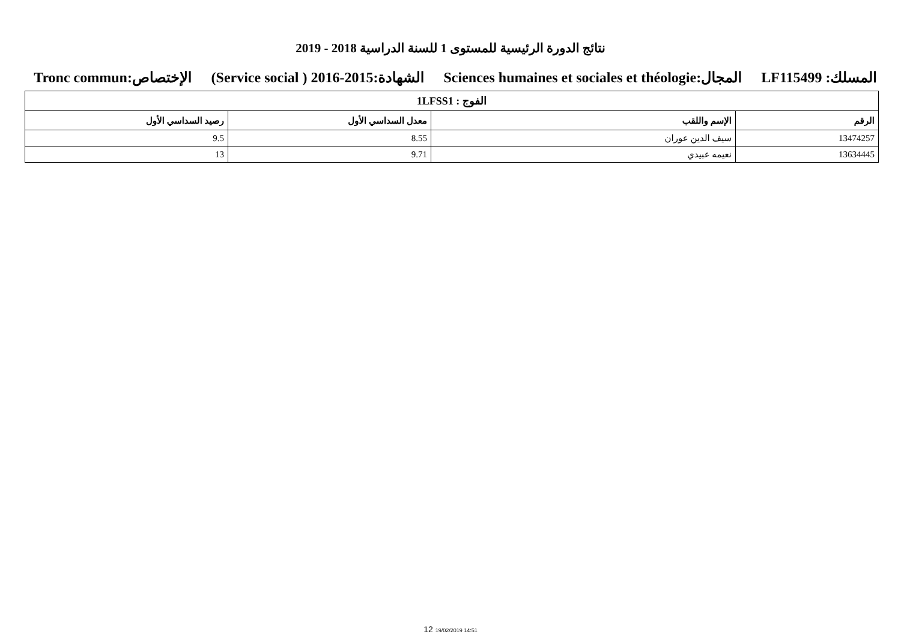نتائج الدورة الرئيسية للمستوى 1 للسنة الدراسية 2018 - 2019
المسلك: LF115499 المجال:Sciences humaines et sociales et théologie الشهادة:2015-2016 ( Service social) الإختصاص:Tronc commun
| الفوج : 1LFSS1 | | | |
| --- | --- | --- | --- |
| الرقم | الإسم واللقب | معدل السداسي الأول | رصيد السداسي الأول |
| 13474257 | سيف الدين عوران | 8.55 | 9.5 |
| 13634445 | نعيمه عبيدي | 9.71 | 13 |
12 19/02/2019 14:51